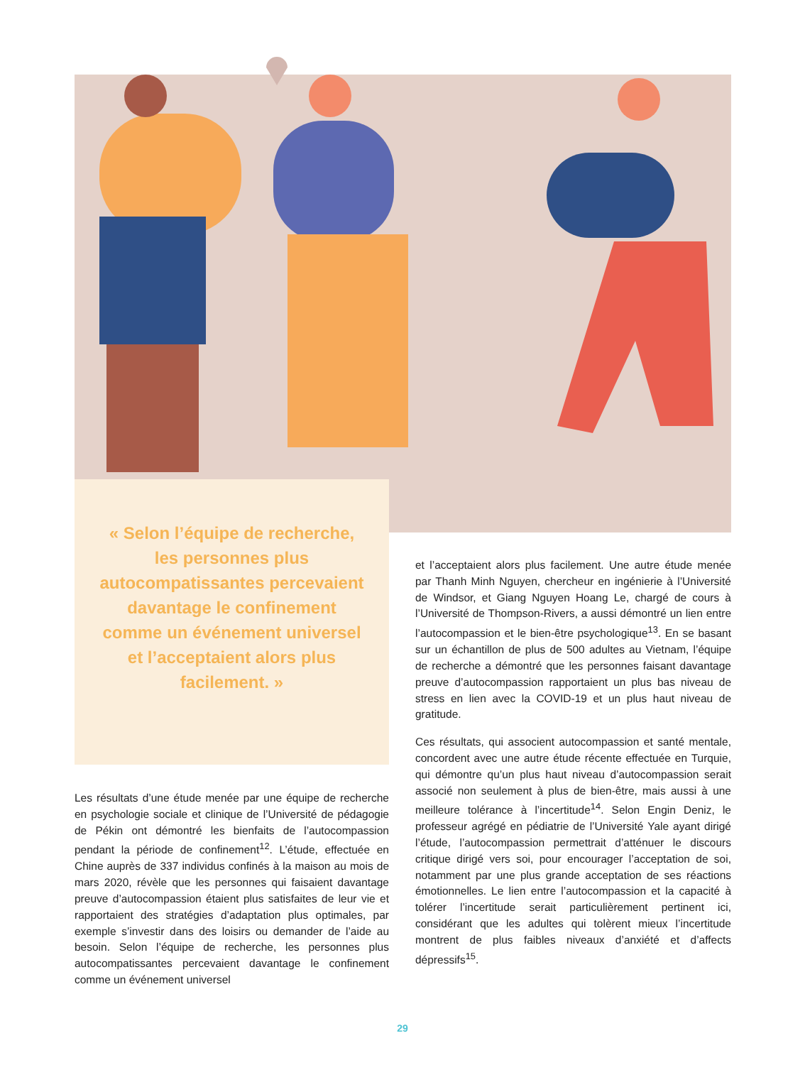« Selon l’équipe de recherche, les personnes plus autocompatissantes percevaient davantage le confinement comme un événement universel et l’acceptaient alors plus facilement. »
Les résultats d’une étude menée par une équipe de recherche en psychologie sociale et clinique de l’Université de pédagogie de Pékin ont démontré les bienfaits de l’autocompassion pendant la période de confinement<sup>12</sup>. L’étude, effectuée en Chine auprès de 337 individus confinés à la maison au mois de mars 2020, révèle que les personnes qui faisaient davantage preuve d’autocompassion étaient plus satisfaites de leur vie et rapportaient des stratégies d’adaptation plus optimales, par exemple s’investir dans des loisirs ou demander de l’aide au besoin. Selon l’équipe de recherche, les personnes plus autocompatissantes percevaient davantage le confinement comme un événement universel
et l’acceptaient alors plus facilement. Une autre étude menée par Thanh Minh Nguyen, chercheur en ingénierie à l’Université de Windsor, et Giang Nguyen Hoang Le, chargé de cours à l’Université de Thompson-Rivers, a aussi démontré un lien entre l’autocompassion et le bien-être psychologique<sup>13</sup>. En se basant sur un échantillon de plus de 500 adultes au Vietnam, l’équipe de recherche a démontré que les personnes faisant davantage preuve d’autocompassion rapportaient un plus bas niveau de stress en lien avec la COVID-19 et un plus haut niveau de gratitude.
Ces résultats, qui associent autocompassion et santé mentale, concordent avec une autre étude récente effectuée en Turquie, qui démontre qu’un plus haut niveau d’autocompassion serait associé non seulement à plus de bien-être, mais aussi à une meilleure tolérance à l’incertitude<sup>14</sup>. Selon Engin Deniz, le professeur agrégé en pédiatrie de l’Université Yale ayant dirigé l’étude, l’autocompassion permettrait d’atténuer le discours critique dirigé vers soi, pour encourager l’acceptation de soi, notamment par une plus grande acceptation de ses réactions émotionnelles. Le lien entre l’autocompassion et la capacité à tolérer l’incertitude serait particulièrement pertinent ici, considérant que les adultes qui tolèrent mieux l’incertitude montrent de plus faibles niveaux d’anxiété et d’affects dépressifs<sup>15</sup>.
29